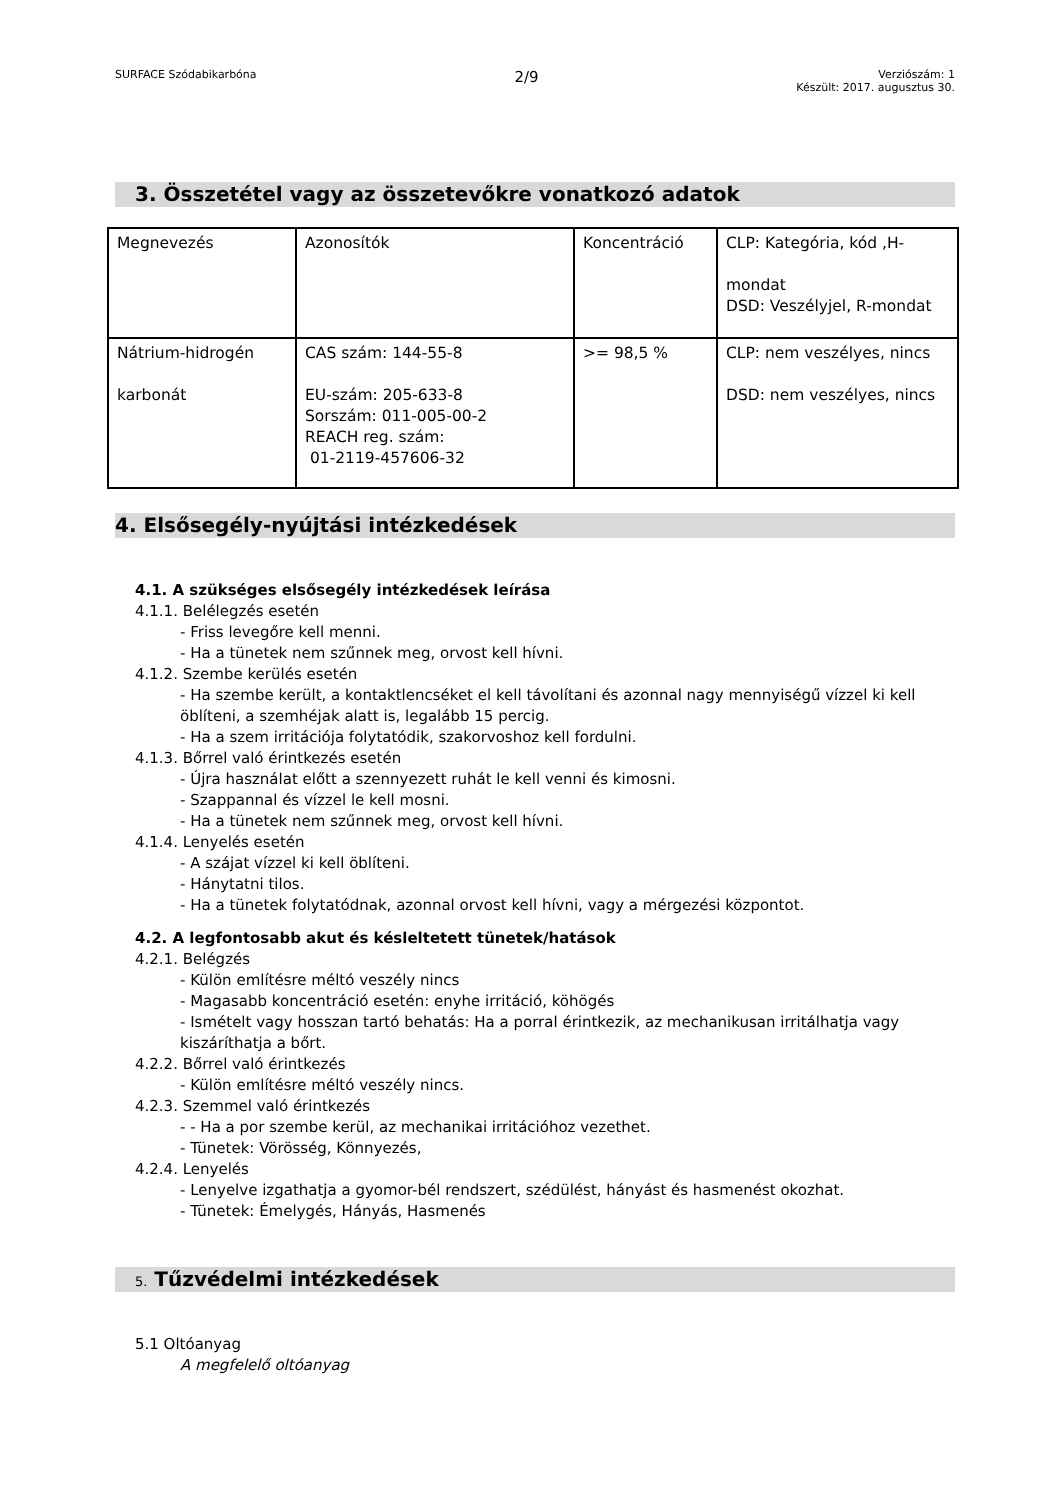SURFACE Szódabikarbóna 2/9 Verziószám: 1
Készült: 2017. augusztus 30.
3. Összetétel vagy az összetevőkre vonatkozó adatok
| Megnevezés | Azonosítók | Koncentráció | CLP: Kategória, kód ,H- mondat DSD: Veszélyjel, R-mondat |
| Nátrium-hidrogén karbonát | CAS szám: 144-55-8 EU-szám: 205-633-8 Sorszám: 011-005-00-2 REACH reg. szám: 01-2119-457606-32 | >= 98,5 % | CLP: nem veszélyes, nincs DSD: nem veszélyes, nincs |
4. Elsősegély-nyújtási intézkedések
4.1. A szükséges elsősegély intézkedések leírása
4.1.1. Belélegzés esetén
- Friss levegőre kell menni.
- Ha a tünetek nem szűnnek meg, orvost kell hívni.
4.1.2. Szembe kerülés esetén
- Ha szembe került, a kontaktlencséket el kell távolítani és azonnal nagy mennyiségű vízzel ki kell öblíteni, a szemhéjak alatt is, legalább 15 percig.
- Ha a szem irritációja folytatódik, szakorvoshoz kell fordulni.
4.1.3. Bőrrel való érintkezés esetén
- Újra használat előtt a szennyezett ruhát le kell venni és kimosni.
- Szappannal és vízzel le kell mosni.
- Ha a tünetek nem szűnnek meg, orvost kell hívni.
4.1.4. Lenyelés esetén
- A szájat vízzel ki kell öblíteni.
- Hánytatni tilos.
- Ha a tünetek folytatódnak, azonnal orvost kell hívni, vagy a mérgezési központot.
4.2. A legfontosabb akut és késleltetett tünetek/hatások
4.2.1. Belégzés
- Külön említésre méltó veszély nincs
- Magasabb koncentráció esetén: enyhe irritáció, köhögés
- Ismételt vagy hosszan tartó behatás: Ha a porral érintkezik, az mechanikusan irritálhatja vagy kiszáríthatja a bőrt.
4.2.2. Bőrrel való érintkezés
- Külön említésre méltó veszély nincs.
4.2.3. Szemmel való érintkezés
- - Ha a por szembe kerül, az mechanikai irritációhoz vezethet.
- Tünetek: Vörösség, Könnyezés,
4.2.4. Lenyelés
- Lenyelve izgathatja a gyomor-bél rendszert, szédülést, hányást és hasmenést okozhat.
- Tünetek: Émelygés, Hányás, Hasmenés
5. Tűzvédelmi intézkedések
5.1 Oltóanyag
A megfelelő oltóanyag